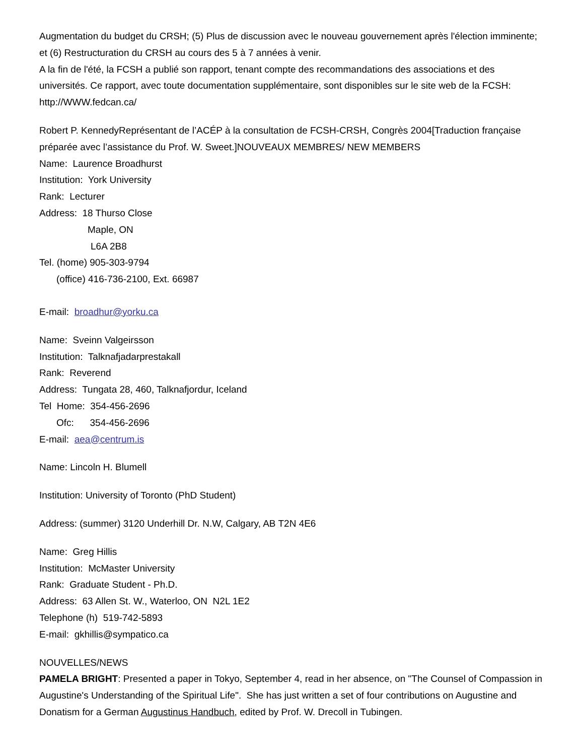Augmentation du budget du CRSH; (5) Plus de discussion avec le nouveau gouvernement après l'élection imminente; et (6) Restructuration du CRSH au cours des 5 à 7 années à venir.
A la fin de l'été, la FCSH a publié son rapport, tenant compte des recommandations des associations et des universités. Ce rapport, avec toute documentation supplémentaire, sont disponibles sur le site web de la FCSH: http://WWW.fedcan.ca/
Robert P. KennedyReprésentant de l’ACÉP à la consultation de FCSH-CRSH, Congrès 2004[Traduction française préparée avec l’assistance du Prof. W. Sweet.]NOUVEAUX MEMBRES/ NEW MEMBERS
Name: Laurence Broadhurst
Institution: York University
Rank: Lecturer
Address: 18 Thurso Close
Maple, ON
L6A 2B8
Tel. (home) 905-303-9794
(office) 416-736-2100, Ext. 66987
E-mail: broadhur@yorku.ca
Name: Sveinn Valgeirsson
Institution: Talknafjadarprestakall
Rank: Reverend
Address: Tungata 28, 460, Talknafjordur, Iceland
Tel Home: 354-456-2696
Ofc: 354-456-2696
E-mail: aea@centrum.is
Name: Lincoln H. Blumell
Institution: University of Toronto (PhD Student)
Address: (summer) 3120 Underhill Dr. N.W, Calgary, AB T2N 4E6
Name: Greg Hillis
Institution: McMaster University
Rank: Graduate Student - Ph.D.
Address: 63 Allen St. W., Waterloo, ON N2L 1E2
Telephone (h) 519-742-5893
E-mail: gkhillis@sympatico.ca
NOUVELLES/NEWS
PAMELA BRIGHT: Presented a paper in Tokyo, September 4, read in her absence, on "The Counsel of Compassion in Augustine's Understanding of the Spiritual Life". She has just written a set of four contributions on Augustine and Donatism for a German Augustinus Handbuch, edited by Prof. W. Drecoll in Tubingen.